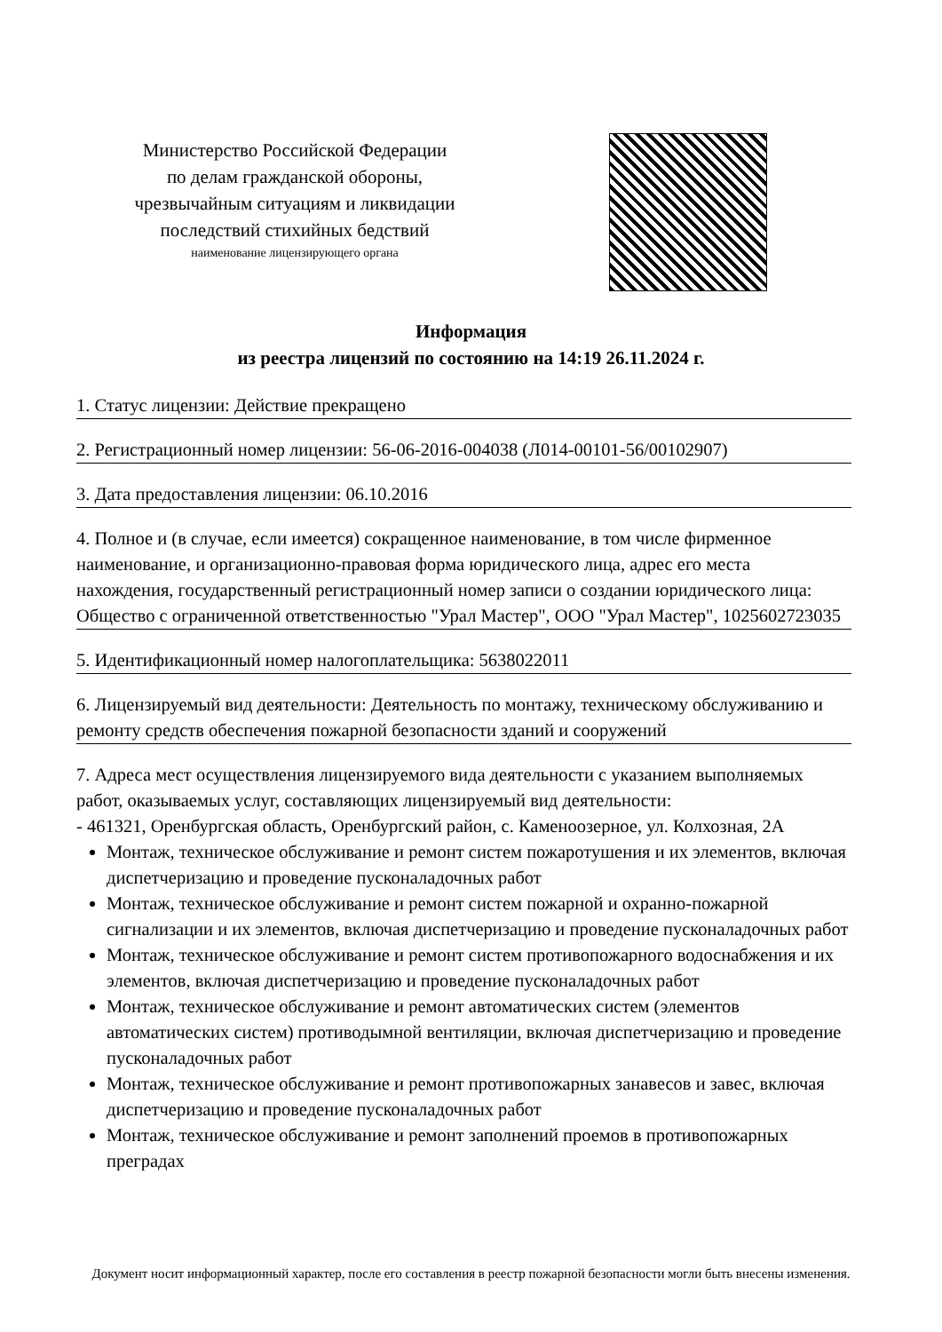Министерство Российской Федерации
по делам гражданской обороны,
чрезвычайным ситуациям и ликвидации
последствий стихийных бедствий
наименование лицензирующего органа
Информация
из реестра лицензий по состоянию на 14:19 26.11.2024 г.
1. Статус лицензии: Действие прекращено
2. Регистрационный номер лицензии: 56-06-2016-004038 (Л014-00101-56/00102907)
3. Дата предоставления лицензии: 06.10.2016
4. Полное и (в случае, если имеется) сокращенное наименование, в том числе фирменное наименование, и организационно-правовая форма юридического лица, адрес его места нахождения, государственный регистрационный номер записи о создании юридического лица: Общество с ограниченной ответственностью "Урал Мастер", ООО "Урал Мастер", 1025602723035
5. Идентификационный номер налогоплательщика: 5638022011
6. Лицензируемый вид деятельности: Деятельность по монтажу, техническому обслуживанию и ремонту средств обеспечения пожарной безопасности зданий и сооружений
7. Адреса мест осуществления лицензируемого вида деятельности с указанием выполняемых работ, оказываемых услуг, составляющих лицензируемый вид деятельности:
- 461321, Оренбургская область, Оренбургский район, с. Каменоозерное, ул. Колхозная, 2А
Монтаж, техническое обслуживание и ремонт систем пожаротушения и их элементов, включая диспетчеризацию и проведение пусконаладочных работ
Монтаж, техническое обслуживание и ремонт систем пожарной и охранно-пожарной сигнализации и их элементов, включая диспетчеризацию и проведение пусконаладочных работ
Монтаж, техническое обслуживание и ремонт систем противопожарного водоснабжения и их элементов, включая диспетчеризацию и проведение пусконаладочных работ
Монтаж, техническое обслуживание и ремонт автоматических систем (элементов автоматических систем) противодымной вентиляции, включая диспетчеризацию и проведение пусконаладочных работ
Монтаж, техническое обслуживание и ремонт противопожарных занавесов и завес, включая диспетчеризацию и проведение пусконаладочных работ
Монтаж, техническое обслуживание и ремонт заполнений проемов в противопожарных преградах
Документ носит информационный характер, после его составления в реестр пожарной безопасности могли быть внесены изменения.